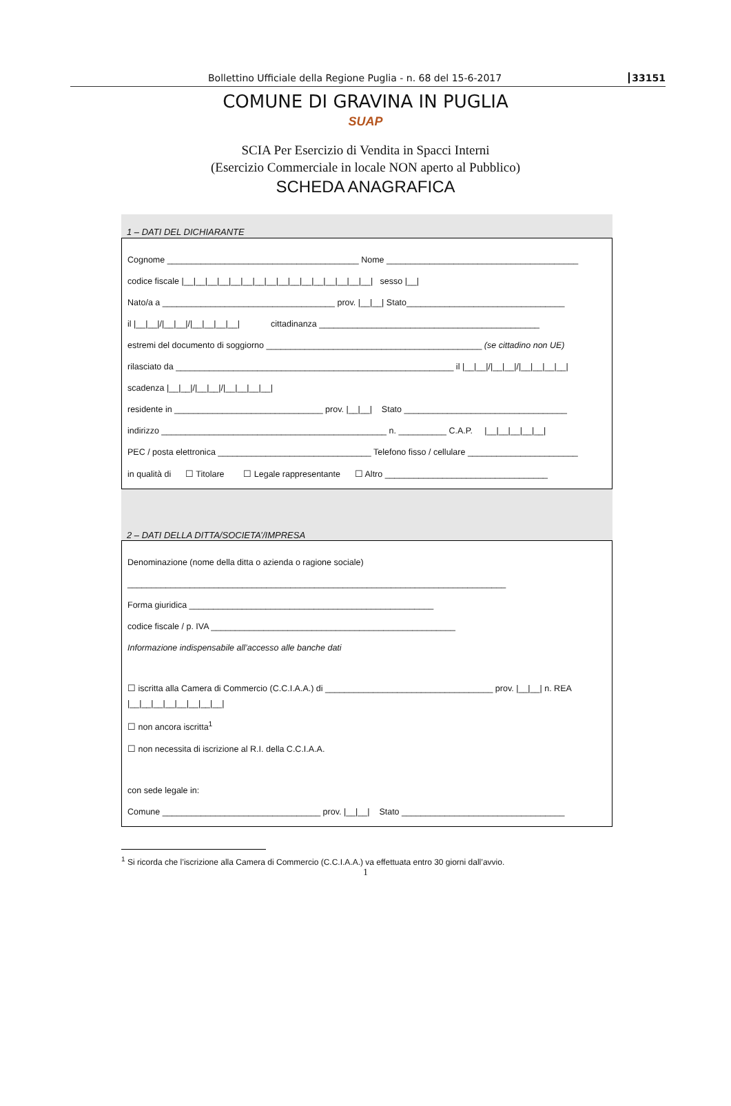Bollettino Ufficiale della Regione Puglia - n. 68 del 15-6-2017 33151
COMUNE DI GRAVINA IN PUGLIA
SUAP
SCIA Per Esercizio di Vendita in Spacci Interni
(Esercizio Commerciale in locale NON aperto al Pubblico)
SCHEDA ANAGRAFICA
1 – DATI DEL DICHIARANTE
Cognome ________________________________________ Nome ________________________________________
codice fiscale |__|__|__|__|__|__|__|__|__|__|__|__|__|__|__|__| sesso |__|
Nato/a a ____________________________________ prov. |__|__| Stato_________________________________
il |__|__|/|__|__|/|__|__|__|__| cittadinanza ______________________________________________
estremi del documento di soggiorno _____________________________________________ (se cittadino non UE)
rilasciato da __________________________________________________________ il |__|__|/|__|__|/|__|__|__|__|
scadenza |__|__|/|__|__|/|__|__|__|__|
residente in _______________________________ prov. |__|__| Stato __________________________________
indirizzo _______________________________________________ n. __________ C.A.P. |__|__|__|__|__|
PEC / posta elettronica ________________________________ Telefono fisso / cellulare _______________________
in qualità di ☐ Titolare ☐ Legale rappresentante ☐ Altro __________________________________
2 – DATI DELLA DITTA/SOCIETA’/IMPRESA
Denominazione (nome della ditta o azienda o ragione sociale)
_______________________________________________________________________________
Forma giuridica ___________________________________________________
codice fiscale / p. IVA ___________________________________________________
Informazione indispensabile all’accesso alle banche dati
☐ iscritta alla Camera di Commercio (C.C.I.A.A.) di ___________________________________ prov. |__|__| n. REA
|__|__|__|__|__|__|__|__|
☐ non ancora iscritta<sup>1</sup>
☐ non necessita di iscrizione al R.I. della C.C.I.A.A.
con sede legale in:
Comune _________________________________ prov. |__|__| Stato __________________________________
<sup>1</sup> Si ricorda che l’iscrizione alla Camera di Commercio (C.C.I.A.A.) va effettuata entro 30 giorni dall’avvio.
1